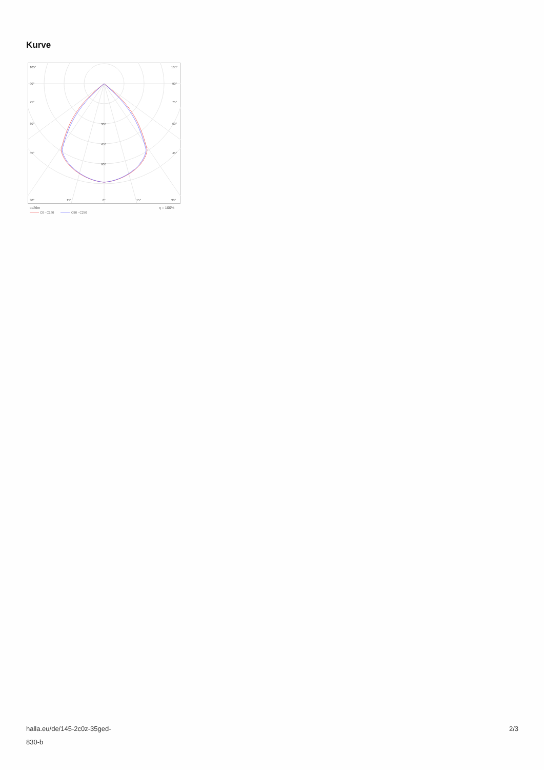Kurve
105°
105°
90°
90°
75°
75°
60°
60°
45°
45°
300
450
600
30°
15°
0°
15°
30°
cd/klm
η = 100%
C0 - C180
C90 - C270
halla.eu/de/145-2c0z-35ged-
830-b
2/3